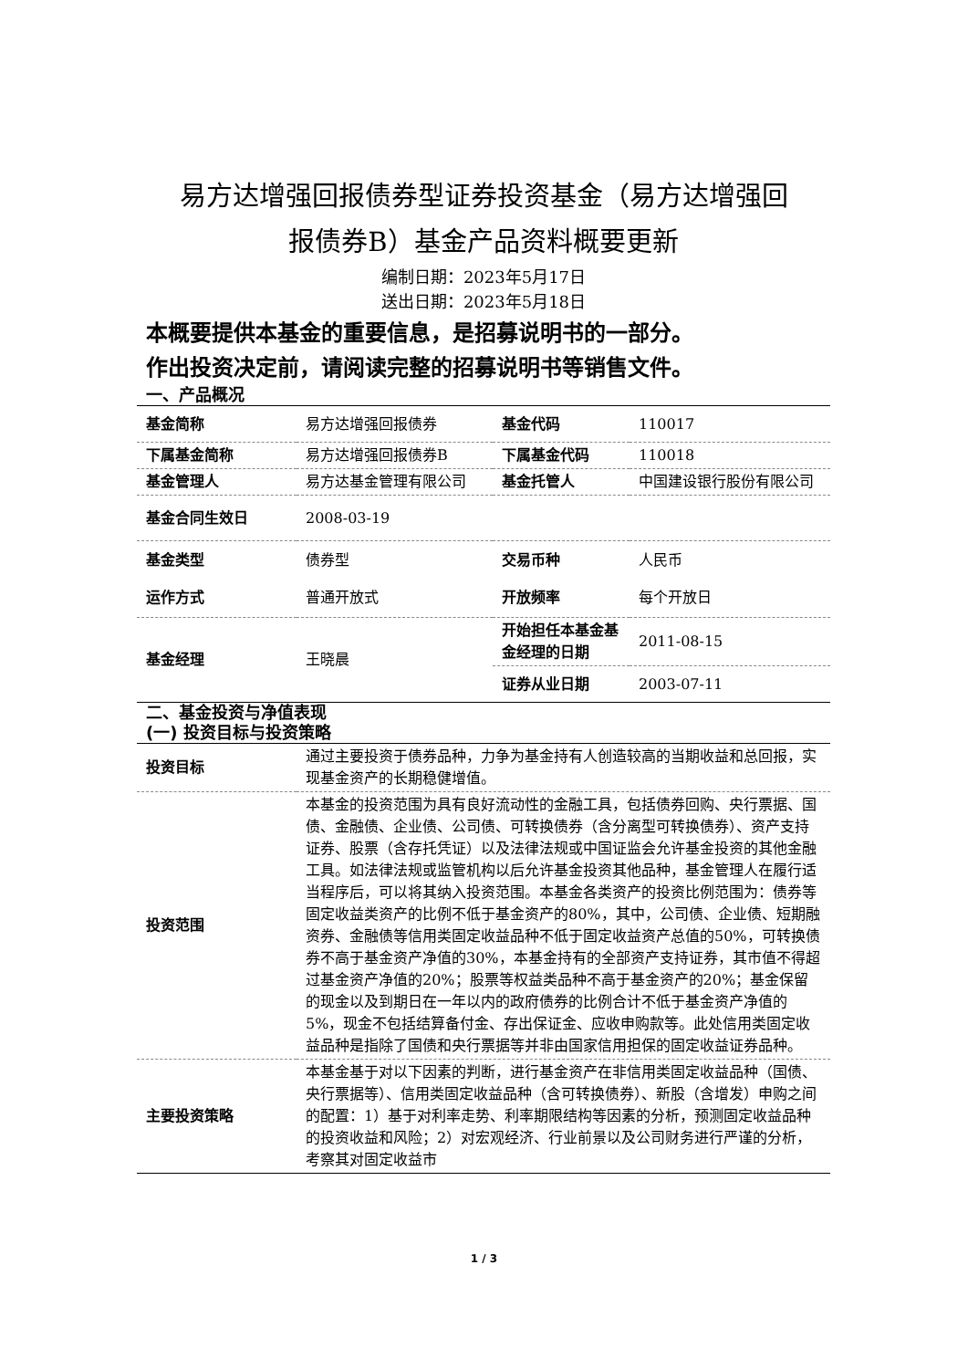易方达增强回报债券型证券投资基金（易方达增强回
报债券B）基金产品资料概要更新
编制日期：2023年5月17日
送出日期：2023年5月18日
本概要提供本基金的重要信息，是招募说明书的一部分。
作出投资决定前，请阅读完整的招募说明书等销售文件。
一、产品概况
| 基金简称 | 易方达增强回报债券 | 基金代码 | 110017 |
| 下属基金简称 | 易方达增强回报债券B | 下属基金代码 | 110018 |
| 基金管理人 | 易方达基金管理有限公司 | 基金托管人 | 中国建设银行股份有限公司 |
| 基金合同生效日 | 2008-03-19 | | |
| 基金类型 | 债券型 | 交易币种 | 人民币 |
| 运作方式 | 普通开放式 | 开放频率 | 每个开放日 |
| 基金经理 | 王晓晨 | 开始担任本基金基金经理的日期 | 2011-08-15 |
| | | 证券从业日期 | 2003-07-11 |
二、基金投资与净值表现
(一) 投资目标与投资策略
| 投资目标 | 通过主要投资于债券品种，力争为基金持有人创造较高的当期收益和总回报，实现基金资产的长期稳健增值。 |
| 投资范围 | 本基金的投资范围为具有良好流动性的金融工具，包括债券回购、央行票据、国债、金融债、企业债、公司债、可转换债券（含分离型可转换债券）、资产支持证券、股票（含存托凭证）以及法律法规或中国证监会允许基金投资的其他金融工具。如法律法规或监管机构以后允许基金投资其他品种，基金管理人在履行适当程序后，可以将其纳入投资范围。本基金各类资产的投资比例范围为：债券等固定收益类资产的比例不低于基金资产的80%，其中，公司债、企业债、短期融资券、金融债等信用类固定收益品种不低于固定收益资产总值的50%，可转换债券不高于基金资产净值的30%，本基金持有的全部资产支持证券，其市值不得超过基金资产净值的20%；股票等权益类品种不高于基金资产的20%；基金保留的现金以及到期日在一年以内的政府债券的比例合计不低于基金资产净值的5%，现金不包括结算备付金、存出保证金、应收申购款等。此处信用类固定收益品种是指除了国债和央行票据等并非由国家信用担保的固定收益证券品种。 |
| 主要投资策略 | 本基金基于对以下因素的判断，进行基金资产在非信用类固定收益品种（国债、央行票据等）、信用类固定收益品种（含可转换债券）、新股（含增发）申购之间的配置：1）基于对利率走势、利率期限结构等因素的分析，预测固定收益品种的投资收益和风险；2）对宏观经济、行业前景以及公司财务进行严谨的分析，考察其对固定收益市 |
1 / 3